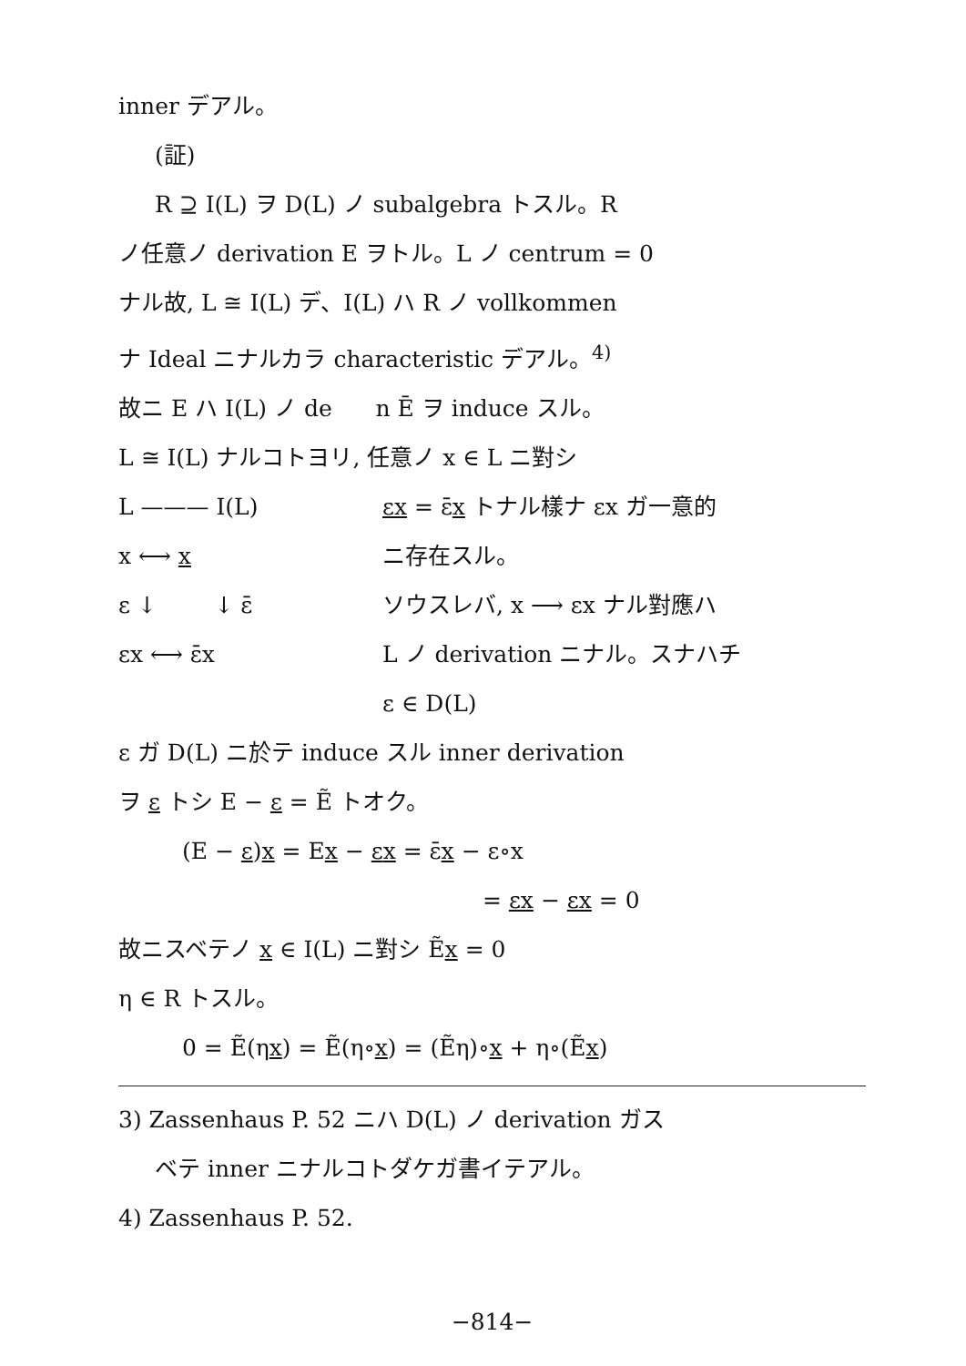inner デアル。
(証)
R ⊇ I(L) ヲ D(L) ノ subalgebra トスル。R
ノ任意ノ derivation E ヲトル。L ノ centrum = 0
ナル故, L ≅ I(L) デ、I(L) ハ R ノ vollkommen
ナ Ideal ニナルカラ characteristic デアル。<sup>4)</sup>
故ニ E ハ I(L) ノ de n Ē ヲ induce スル。
L ≅ I(L) ナルコトヨリ, 任意ノ x ∈ L ニ對シ
L ——— I(L)
x ⟷ x
ε ↓ ↓ ε̄
εx ⟷ ε̄x
εx = ε̄x トナル樣ナ εx ガ一意的
ニ存在スル。
ソウスレバ, x ⟶ εx ナル對應ハ
L ノ derivation ニナル。スナハチ
ε ∈ D(L)
ε ガ D(L) ニ於テ induce スル inner derivation
ヲ ε トシ E − ε = Ẽ トオク。
(E − ε)x = Ex − εx = ε̄x − ε∘x
= εx − εx = 0
故ニスベテノ x ∈ I(L) ニ對シ Ẽx = 0
η ∈ R トスル。
0 = Ẽ(ηx) = Ẽ(η∘x) = (Ẽη)∘x + η∘(Ẽx)
3) Zassenhaus P. 52 ニハ D(L) ノ derivation ガス
ベテ inner ニナルコトダケガ書イテアル。
4) Zassenhaus P. 52.
−814−